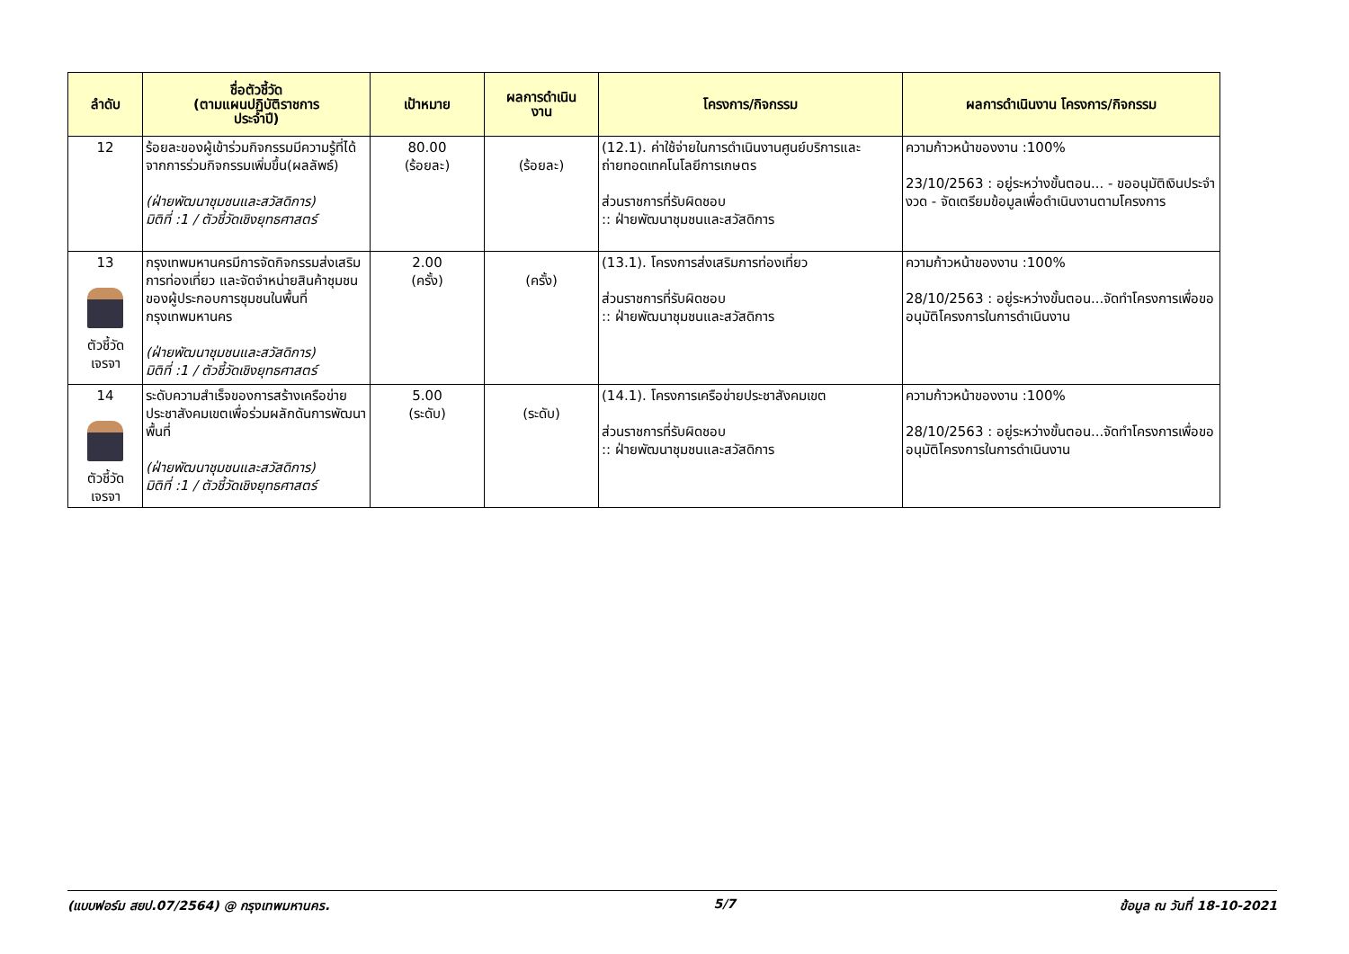| ลำดับ | ชื่อตัวชี้วัด (ตามแผนปฏิบัติราชการ ประจำปี) | เป้าหมาย | ผลการดำเนิน งาน | โครงการ/กิจกรรม | ผลการดำเนินงาน โครงการ/กิจกรรม |
| --- | --- | --- | --- | --- | --- |
| 12 | ร้อยละของผู้เข้าร่วมกิจกรรมมีความรู้ที่ได้จากการร่วมกิจกรรมเพิ่มขึ้น(ผลลัพธ์) (ฝ่ายพัฒนาชุมชนและสวัสดิการ) มิติที่ :1 / ตัวชี้วัดเชิงยุทธศาสตร์ | 80.00 (ร้อยละ) | (ร้อยละ) | (12.1). ค่าใช้จ่ายในการดำเนินงานศูนย์บริการและถ่ายทอดเทคโนโลยีการเกษตร ส่วนราชการที่รับผิดชอบ :: ฝ่ายพัฒนาชุมชนและสวัสดิการ | ความก้าวหน้าของงาน :100% 23/10/2563 : อยู่ระหว่างขั้นตอน... - ขออนุมัติเงินประจำงวด - จัดเตรียมข้อมูลเพื่อดำเนินงานตามโครงการ |
| 13 ตัวชี้วัด เจรจา | กรุงเทพมหานครมีการจัดกิจกรรมส่งเสริมการท่องเที่ยว และจัดจำหน่ายสินค้าชุมชนของผู้ประกอบการชุมชนในพื้นที่กรุงเทพมหานคร (ฝ่ายพัฒนาชุมชนและสวัสดิการ) มิติที่ :1 / ตัวชี้วัดเชิงยุทธศาสตร์ | 2.00 (ครั้ง) | (ครั้ง) | (13.1). โครงการส่งเสริมการท่องเที่ยว ส่วนราชการที่รับผิดชอบ :: ฝ่ายพัฒนาชุมชนและสวัสดิการ | ความก้าวหน้าของงาน :100% 28/10/2563 : อยู่ระหว่างขั้นตอน...จัดทำโครงการเพื่อขออนุมัติโครงการในการดำเนินงาน |
| 14 ตัวชี้วัด เจรจา | ระดับความสำเร็จของการสร้างเครือข่ายประชาสังคมเขตเพื่อร่วมผลักดันการพัฒนาพื้นที่ (ฝ่ายพัฒนาชุมชนและสวัสดิการ) มิติที่ :1 / ตัวชี้วัดเชิงยุทธศาสตร์ | 5.00 (ระดับ) | (ระดับ) | (14.1). โครงการเครือข่ายประชาสังคมเขต ส่วนราชการที่รับผิดชอบ :: ฝ่ายพัฒนาชุมชนและสวัสดิการ | ความก้าวหน้าของงาน :100% 28/10/2563 : อยู่ระหว่างขั้นตอน...จัดทำโครงการเพื่อขออนุมัติโครงการในการดำเนินงาน |
(แบบฟอร์ม สยป.07/2564) @ กรุงเทพมหานคร. 5/7 ข้อมูล ณ วันที่ 18-10-2021